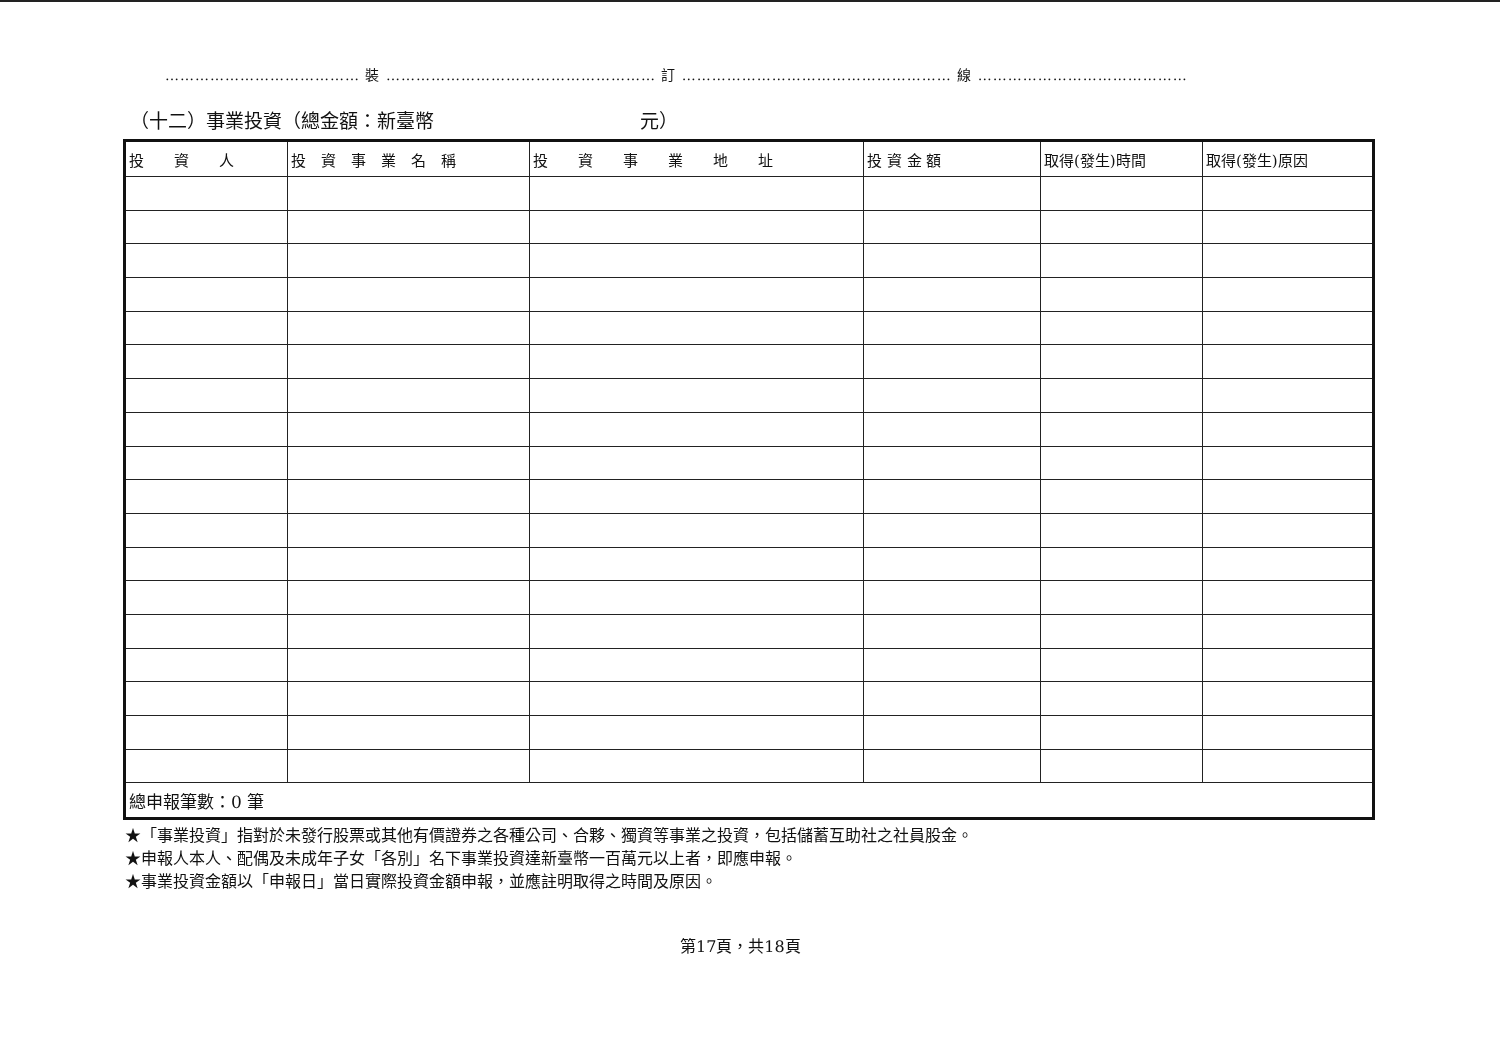………………………………… 裝 ……………………………………………… 訂 ……………………………………………… 線 ……………………………………
（十二）事業投資（總金額：新臺幣 元）
| 投 資 人 | 投 資 事 業 名 稱 | 投 資 事 業 地 址 | 投 資 金 額 | 取得(發生)時間 | 取得(發生)原因 |
| --- | --- | --- | --- | --- | --- |
| 總申報筆數：0 筆 | | | | | |
★「事業投資」指對於未發行股票或其他有價證券之各種公司、合夥、獨資等事業之投資，包括儲蓄互助社之社員股金。
★申報人本人、配偶及未成年子女「各別」名下事業投資達新臺幣一百萬元以上者，即應申報。
★事業投資金額以「申報日」當日實際投資金額申報，並應註明取得之時間及原因。
第17頁，共18頁